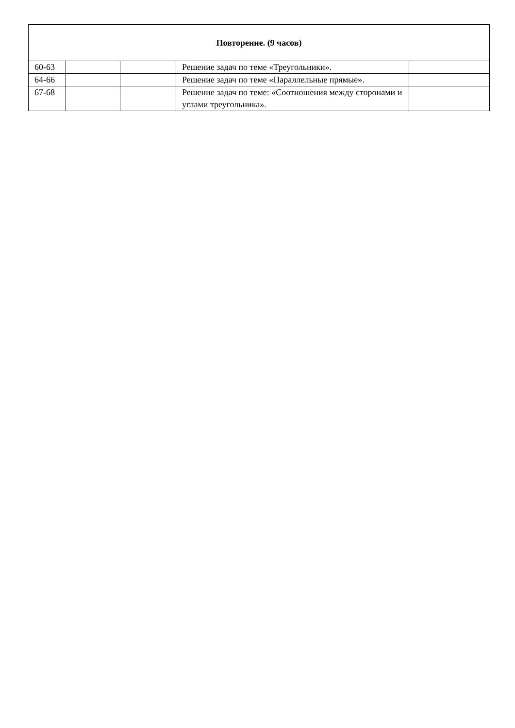| Повторение. (9 часов) | | | | |
| 60-63 | | | Решение задач по теме «Треугольники». | |
| 64-66 | | | Решение задач по теме «Параллельные прямые». | |
| 67-68 | | | Решение задач по теме: «Соотношения между сторонами и углами треугольника». | |